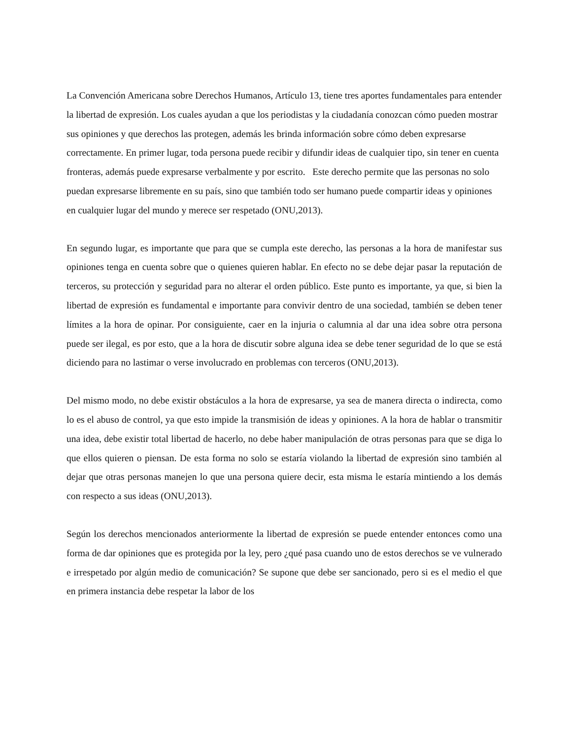La Convención Americana sobre Derechos Humanos, Artículo 13, tiene tres aportes fundamentales para entender la libertad de expresión. Los cuales ayudan a que los periodistas y la ciudadanía conozcan cómo pueden mostrar sus opiniones y que derechos las protegen, además les brinda información sobre cómo deben expresarse correctamente. En primer lugar, toda persona puede recibir y difundir ideas de cualquier tipo, sin tener en cuenta fronteras, además puede expresarse verbalmente y por escrito. Este derecho permite que las personas no solo puedan expresarse libremente en su país, sino que también todo ser humano puede compartir ideas y opiniones en cualquier lugar del mundo y merece ser respetado (ONU,2013).
En segundo lugar, es importante que para que se cumpla este derecho, las personas a la hora de manifestar sus opiniones tenga en cuenta sobre que o quienes quieren hablar. En efecto no se debe dejar pasar la reputación de terceros, su protección y seguridad para no alterar el orden público. Este punto es importante, ya que, si bien la libertad de expresión es fundamental e importante para convivir dentro de una sociedad, también se deben tener límites a la hora de opinar. Por consiguiente, caer en la injuria o calumnia al dar una idea sobre otra persona puede ser ilegal, es por esto, que a la hora de discutir sobre alguna idea se debe tener seguridad de lo que se está diciendo para no lastimar o verse involucrado en problemas con terceros (ONU,2013).
Del mismo modo, no debe existir obstáculos a la hora de expresarse, ya sea de manera directa o indirecta, como lo es el abuso de control, ya que esto impide la transmisión de ideas y opiniones. A la hora de hablar o transmitir una idea, debe existir total libertad de hacerlo, no debe haber manipulación de otras personas para que se diga lo que ellos quieren o piensan. De esta forma no solo se estaría violando la libertad de expresión sino también al dejar que otras personas manejen lo que una persona quiere decir, esta misma le estaría mintiendo a los demás con respecto a sus ideas (ONU,2013).
Según los derechos mencionados anteriormente la libertad de expresión se puede entender entonces como una forma de dar opiniones que es protegida por la ley, pero ¿qué pasa cuando uno de estos derechos se ve vulnerado e irrespetado por algún medio de comunicación? Se supone que debe ser sancionado, pero si es el medio el que en primera instancia debe respetar la labor de los